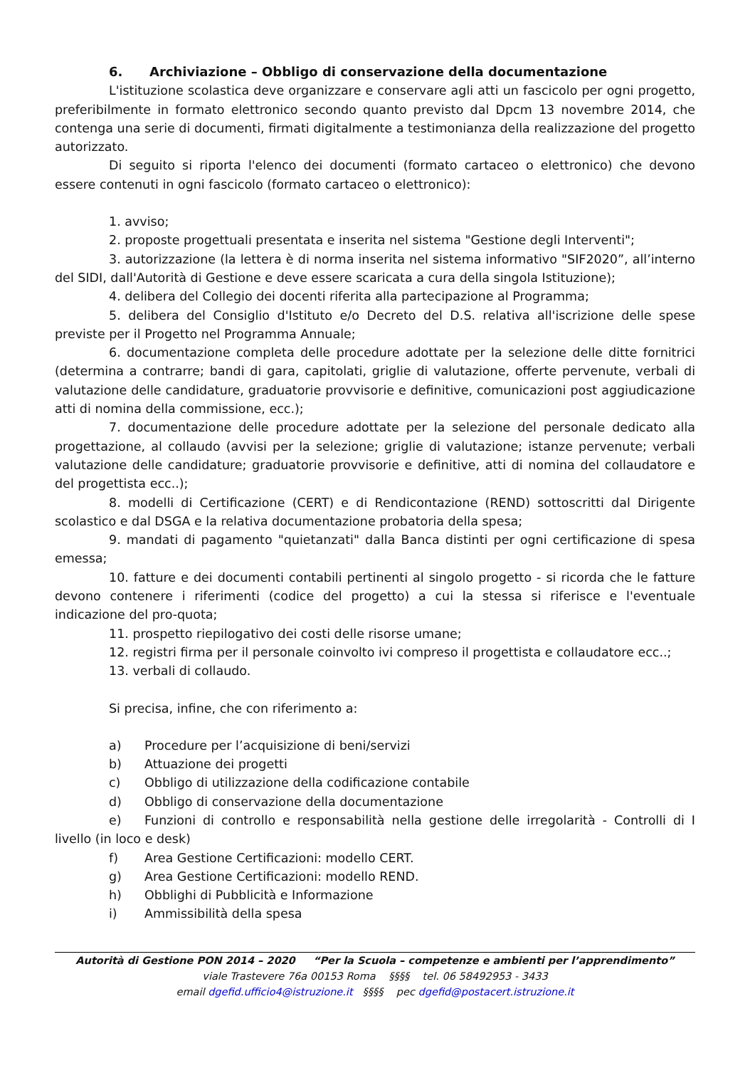6. Archiviazione – Obbligo di conservazione della documentazione
L'istituzione scolastica deve organizzare e conservare agli atti un fascicolo per ogni progetto, preferibilmente in formato elettronico secondo quanto previsto dal Dpcm 13 novembre 2014, che contenga una serie di documenti, firmati digitalmente a testimonianza della realizzazione del progetto autorizzato.
Di seguito si riporta l'elenco dei documenti (formato cartaceo o elettronico) che devono essere contenuti in ogni fascicolo (formato cartaceo o elettronico):
1. avviso;
2. proposte progettuali presentata e inserita nel sistema "Gestione degli Interventi";
3. autorizzazione (la lettera è di norma inserita nel sistema informativo "SIF2020”, all’interno del SIDI, dall'Autorità di Gestione e deve essere scaricata a cura della singola Istituzione);
4. delibera del Collegio dei docenti riferita alla partecipazione al Programma;
5. delibera del Consiglio d'Istituto e/o Decreto del D.S. relativa all'iscrizione delle spese previste per il Progetto nel Programma Annuale;
6. documentazione completa delle procedure adottate per la selezione delle ditte fornitrici (determina a contrarre; bandi di gara, capitolati, griglie di valutazione, offerte pervenute, verbali di valutazione delle candidature, graduatorie provvisorie e definitive, comunicazioni post aggiudicazione atti di nomina della commissione, ecc.);
7. documentazione delle procedure adottate per la selezione del personale dedicato alla progettazione, al collaudo (avvisi per la selezione; griglie di valutazione; istanze pervenute; verbali valutazione delle candidature; graduatorie provvisorie e definitive, atti di nomina del collaudatore e del progettista ecc..);
8. modelli di Certificazione (CERT) e di Rendicontazione (REND) sottoscritti dal Dirigente scolastico e dal DSGA e la relativa documentazione probatoria della spesa;
9. mandati di pagamento "quietanzati" dalla Banca distinti per ogni certificazione di spesa emessa;
10. fatture e dei documenti contabili pertinenti al singolo progetto - si ricorda che le fatture devono contenere i riferimenti (codice del progetto) a cui la stessa si riferisce e l'eventuale indicazione del pro-quota;
11. prospetto riepilogativo dei costi delle risorse umane;
12. registri firma per il personale coinvolto ivi compreso il progettista e collaudatore ecc..;
13. verbali di collaudo.
Si precisa, infine, che con riferimento a:
a) Procedure per l’acquisizione di beni/servizi
b) Attuazione dei progetti
c) Obbligo di utilizzazione della codificazione contabile
d) Obbligo di conservazione della documentazione
e) Funzioni di controllo e responsabilità nella gestione delle irregolarità - Controlli di I livello (in loco e desk)
f) Area Gestione Certificazioni: modello CERT.
g) Area Gestione Certificazioni: modello REND.
h) Obblighi di Pubblicità e Informazione
i) Ammissibilità della spesa
Autorità di Gestione PON 2014 – 2020 “Per la Scuola – competenze e ambienti per l’apprendimento”
viale Trastevere 76a 00153 Roma §§§§ tel. 06 58492953 - 3433
email dgefid.ufficio4@istruzione.it §§§§ pec dgefid@postacert.istruzione.it